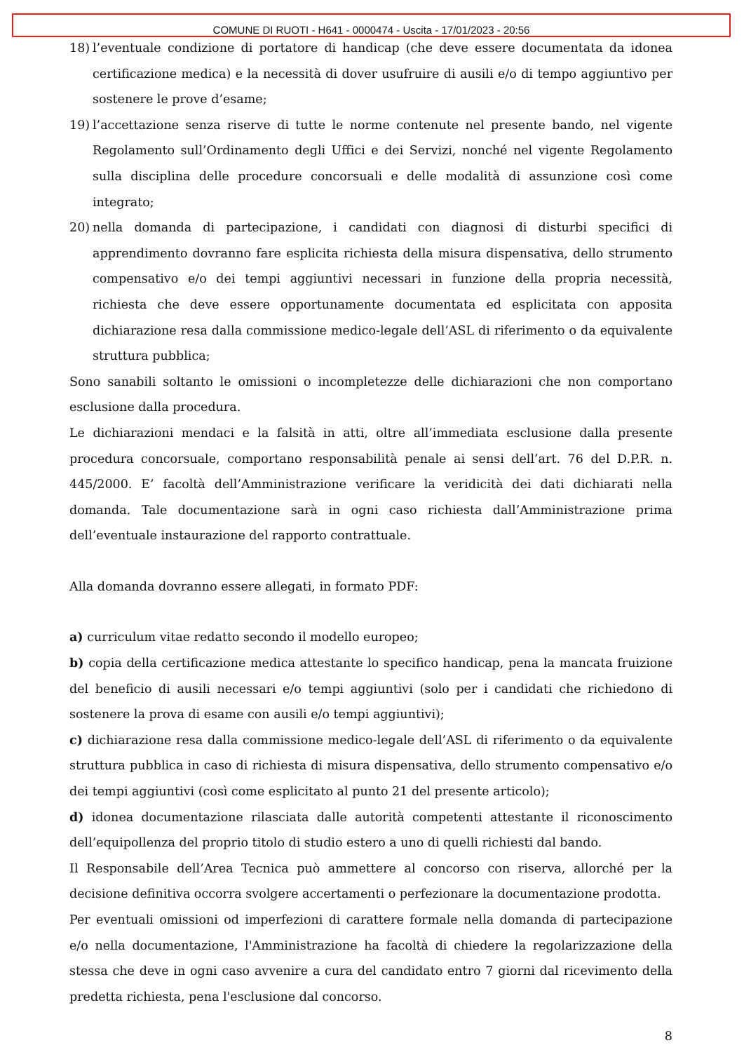COMUNE DI RUOTI - H641 - 0000474 - Uscita - 17/01/2023 - 20:56
18) l’eventuale condizione di portatore di handicap (che deve essere documentata da idonea certificazione medica) e la necessità di dover usufruire di ausili e/o di tempo aggiuntivo per sostenere le prove d’esame;
19) l’accettazione senza riserve di tutte le norme contenute nel presente bando, nel vigente Regolamento sull’Ordinamento degli Uffici e dei Servizi, nonché nel vigente Regolamento sulla disciplina delle procedure concorsuali e delle modalità di assunzione così come integrato;
20) nella domanda di partecipazione, i candidati con diagnosi di disturbi specifici di apprendimento dovranno fare esplicita richiesta della misura dispensativa, dello strumento compensativo e/o dei tempi aggiuntivi necessari in funzione della propria necessità, richiesta che deve essere opportunamente documentata ed esplicitata con apposita dichiarazione resa dalla commissione medico-legale dell’ASL di riferimento o da equivalente struttura pubblica;
Sono sanabili soltanto le omissioni o incompletezze delle dichiarazioni che non comportano esclusione dalla procedura.
Le dichiarazioni mendaci e la falsità in atti, oltre all’immediata esclusione dalla presente procedura concorsuale, comportano responsabilità penale ai sensi dell’art. 76 del D.P.R. n. 445/2000. E’ facoltà dell’Amministrazione verificare la veridicità dei dati dichiarati nella domanda. Tale documentazione sarà in ogni caso richiesta dall’Amministrazione prima dell’eventuale instaurazione del rapporto contrattuale.
Alla domanda dovranno essere allegati, in formato PDF:
a) curriculum vitae redatto secondo il modello europeo;
b) copia della certificazione medica attestante lo specifico handicap, pena la mancata fruizione del beneficio di ausili necessari e/o tempi aggiuntivi (solo per i candidati che richiedono di sostenere la prova di esame con ausili e/o tempi aggiuntivi);
c) dichiarazione resa dalla commissione medico-legale dell’ASL di riferimento o da equivalente struttura pubblica in caso di richiesta di misura dispensativa, dello strumento compensativo e/o dei tempi aggiuntivi (così come esplicitato al punto 21 del presente articolo);
d) idonea documentazione rilasciata dalle autorità competenti attestante il riconoscimento dell’equipollenza del proprio titolo di studio estero a uno di quelli richiesti dal bando.
Il Responsabile dell’Area Tecnica può ammettere al concorso con riserva, allorché per la decisione definitiva occorra svolgere accertamenti o perfezionare la documentazione prodotta.
Per eventuali omissioni od imperfezioni di carattere formale nella domanda di partecipazione e/o nella documentazione, l'Amministrazione ha facoltà di chiedere la regolarizzazione della stessa che deve in ogni caso avvenire a cura del candidato entro 7 giorni dal ricevimento della predetta richiesta, pena l'esclusione dal concorso.
8